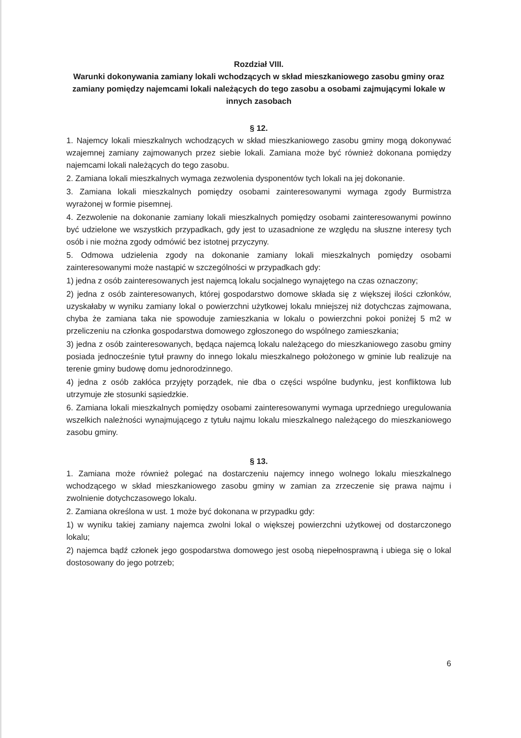Rozdział VIII.
Warunki dokonywania zamiany lokali wchodzących w skład mieszkaniowego zasobu gminy oraz zamiany pomiędzy najemcami lokali należących do tego zasobu a osobami zajmującymi lokale w innych zasobach
§ 12.
1. Najemcy lokali mieszkalnych wchodzących w skład mieszkaniowego zasobu gminy mogą dokonywać wzajemnej zamiany zajmowanych przez siebie lokali. Zamiana może być również dokonana pomiędzy najemcami lokali należących do tego zasobu.
2. Zamiana lokali mieszkalnych wymaga zezwolenia dysponentów tych lokali na jej dokonanie.
3. Zamiana lokali mieszkalnych pomiędzy osobami zainteresowanymi wymaga zgody Burmistrza wyrażonej w formie pisemnej.
4. Zezwolenie na dokonanie zamiany lokali mieszkalnych pomiędzy osobami zainteresowanymi powinno być udzielone we wszystkich przypadkach, gdy jest to uzasadnione ze względu na słuszne interesy tych osób i nie można zgody odmówić bez istotnej przyczyny.
5. Odmowa udzielenia zgody na dokonanie zamiany lokali mieszkalnych pomiędzy osobami zainteresowanymi może nastąpić w szczególności w przypadkach gdy:
1) jedna z osób zainteresowanych jest najemcą lokalu socjalnego wynajętego na czas oznaczony;
2) jedna z osób zainteresowanych, której gospodarstwo domowe składa się z większej ilości członków, uzyskałaby w wyniku zamiany lokal o powierzchni użytkowej lokalu mniejszej niż dotychczas zajmowana, chyba że zamiana taka nie spowoduje zamieszkania w lokalu o powierzchni pokoi poniżej 5 m2 w przeliczeniu na członka gospodarstwa domowego zgłoszonego do wspólnego zamieszkania;
3) jedna z osób zainteresowanych, będąca najemcą lokalu należącego do mieszkaniowego zasobu gminy posiada jednocześnie tytuł prawny do innego lokalu mieszkalnego położonego w gminie lub realizuje na terenie gminy budowę domu jednorodzinnego.
4) jedna z osób zakłóca przyjęty porządek, nie dba o części wspólne budynku, jest konfliktowa lub utrzymuje złe stosunki sąsiedzkie.
6. Zamiana lokali mieszkalnych pomiędzy osobami zainteresowanymi wymaga uprzedniego uregulowania wszelkich należności wynajmującego z tytułu najmu lokalu mieszkalnego należącego do mieszkaniowego zasobu gminy.
§ 13.
1. Zamiana może również polegać na dostarczeniu najemcy innego wolnego lokalu mieszkalnego wchodzącego w skład mieszkaniowego zasobu gminy w zamian za zrzeczenie się prawa najmu i zwolnienie dotychczasowego lokalu.
2. Zamiana określona w ust. 1 może być dokonana w przypadku gdy:
1) w wyniku takiej zamiany najemca zwolni lokal o większej powierzchni użytkowej od dostarczonego lokalu;
2) najemca bądź członek jego gospodarstwa domowego jest osobą niepełnosprawną i ubiega się o lokal dostosowany do jego potrzeb;
6